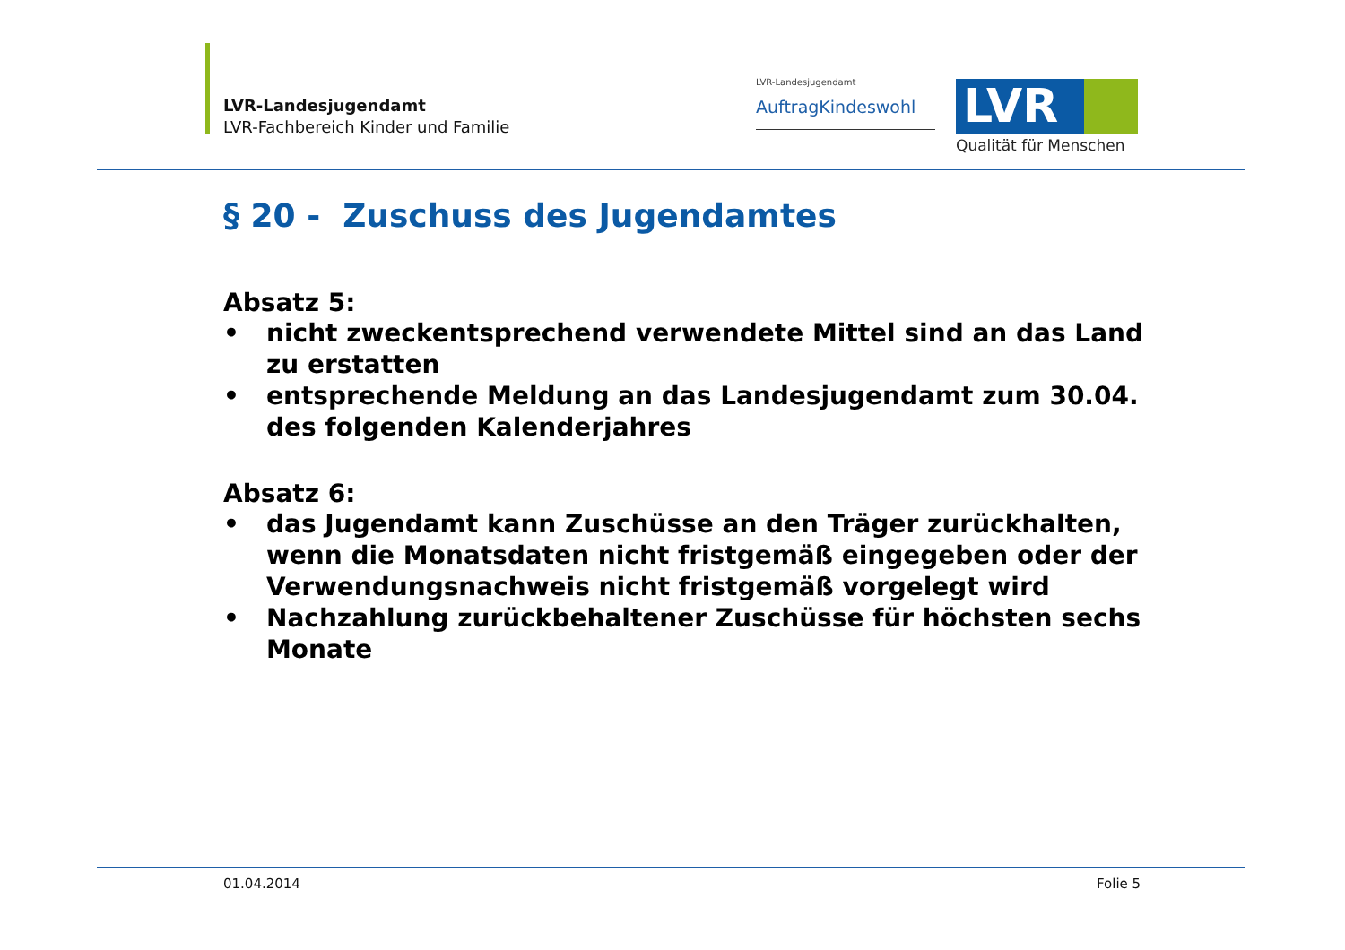LVR-Landesjugendamt
LVR-Fachbereich Kinder und Familie
LVR-Landesjugendamt
AuftragKindeswohl LVR
Qualität für Menschen
§ 20 - Zuschuss des Jugendamtes
Absatz 5:
• nicht zweckentsprechend verwendete Mittel sind an das Land zu erstatten
• entsprechende Meldung an das Landesjugendamt zum 30.04. des folgenden Kalenderjahres
Absatz 6:
• das Jugendamt kann Zuschüsse an den Träger zurückhalten, wenn die Monatsdaten nicht fristgemäß eingegeben oder der Verwendungsnachweis nicht fristgemäß vorgelegt wird
• Nachzahlung zurückbehaltener Zuschüsse für höchsten sechs Monate
01.04.2014 Folie 5